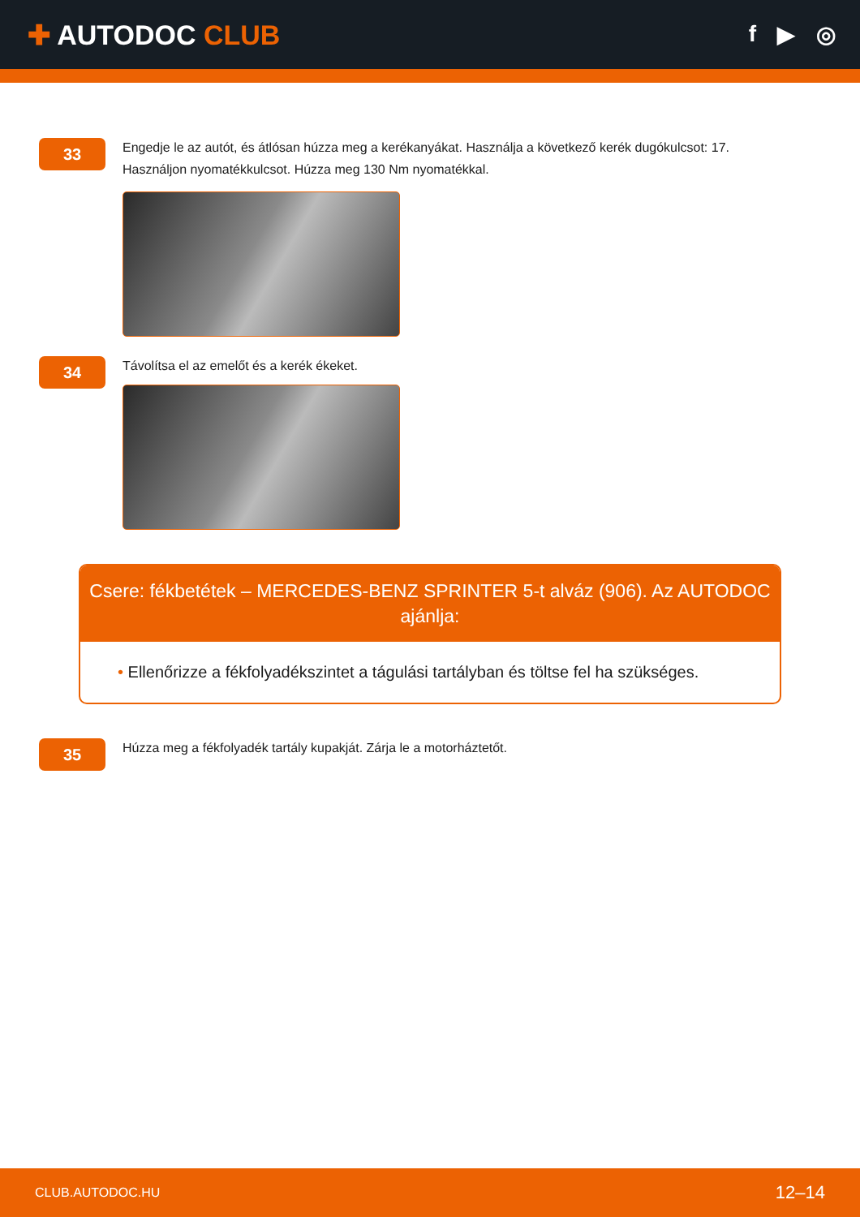✚ AUTODOC CLUB
f ▶ ◎
33
Engedje le az autót, és átlósan húzza meg a kerékanyákat. Használja a következő kerék dugókulcsot: 17.
Használjon nyomatékkulcsot. Húzza meg 130 Nm nyomatékkal.
34
Távolítsa el az emelőt és a kerék ékeket.
Csere: fékbetétek – MERCEDES-BENZ SPRINTER 5-t alváz (906). Az AUTODOC ajánlja:
• Ellenőrizze a fékfolyadékszintet a tágulási tartályban és töltse fel ha szükséges.
35
Húzza meg a fékfolyadék tartály kupakját. Zárja le a motorháztetőt.
CLUB.AUTODOC.HU 12–14